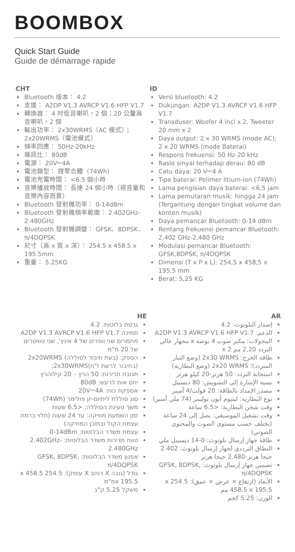BOOMBOX
Quick Start Guide
Guide de démarrage rapide
CHT
Bluetooth 版本： 4.2
支援： A2DP V1.3 AVRCP V1.6 HFP V1.7
轉換器： 4 吋低音喇叭，2 個；20 公釐高音喇叭，2 個
輸出功率： 2x30WRMS（AC 模式）； 2x20WRMS（電池模式）
頻率回應： 50Hz-20kHz
雜訊比： 80dB
電源： 20V⎓4A
電池類型： 鋰聚合體（74Wh)
電池充電時間： <6.5 個小時
音樂播放時間： 長達 24 個小時（視音量和音樂內容而異）
Bluetooth 發射機功率： 0-14dBm
Bluetooth 發射機頻率範圍： 2.402GHz-2.480GHz
Bluetooth 發射機調變： GFSK、8DPSK、π/4DQPSK
尺寸（高 x 寬 x 深）： 254.5 x 458.5 x 195.5mm
重量： 5.25KG
ID
Versi bluetooth: 4.2
Dukungan: A2DP V1.3 AVRCP V1.6 HFP V1.7
Transduser: Woofer 4 inci x 2, Tweeter 20 mm x 2
Daya output: 2 x 30 WRMS (mode AC); 2 x 20 WRMS (mode Baterai)
Respons frekuensi: 50 Hz-20 kHz
Rasio sinyal terhadap derau: 80 dB
Catu daya: 20 V⎓4 A
Tipe baterai: Polimer litium-ion (74Wh)
Lama pengisian daya baterai: <6,5 jam
Lama pemutaran musik: hingga 24 jam (Tergantung dengan tingkat volume dan konten musik)
Daya pemancar Bluetooth: 0-14 dBm
Rentang frekuensi pemancar Bluetooth: 2,402 GHz-2,480 GHz
Modulasi pemancar Bluetooth: GFSK,8DPSK, π/4DQPSK
Dimensi (T x P x L): 254,5 x 458,5 x 195,5 mm
Berat: 5,25 KG
HE
גרסת בלוטות: 4.2
תמיכה A2DP V1.3 AVRCP V1.6 HFP V1.7
מתמרים שני וופרים של 4 אינץ', שני טוויטרים של 20 מ"מ
הספק: (בעת חיבור לסוללה) 2x20WRMS (בחיבור לרשת ז"ח)2x30WRMS;
תגובת תדירות: 50 הרץ – 20 קילוהרץ
יחס אות לרעש: 80dB
אספקת כוח: 20V⎓4A
סוג סוללת ליתיום-יון פולימר (74Wh)
משך טעינת הסוללה: <6.5 שעות
זמן השמעת מוזיקה: עד 24 שעות (תלוי ברמת עצמת הקול ובתוכן המוזיקה)
עצמת משדר הבלוטות: 0-14dBm
טווח תדירות משדר הבלוטות: 2.402GHz-2.480GHz
אפנון משדר הבלוטות: GFSK, 8DPSK, π/4DQPSK
גודל (גובה X רוחב X עומק): 254.5 x 458.5 x 195.5מ"מ
משקל 5.25 ק"ג
AR
إصدار البلوتوث: 4.2
الدعم: A2DP V1.3 AVRCP V1.6 HFP V1.7
المحولات: مكبر صوت 4 بوصة x مجهار عالي التردد 2,20 مم x 2
طاقة الخرج: 2x30 WRMS (وضع التيار المتردد)؛ 2x20 WRMS (وضع البطارية)
استجابة التردد: 50 هرتز-20 كيلو هرتز
نسبة الإشارة إلى التشويش: 80 ديسيبل
مصدر الإمداد بالطاقة: 20 فولت/4 أمبير
نوع البطارية: ليثيوم أيون بوليمر (74 ملي أمبير)
وقت شحن البطارية: <6.5 ساعة
وقت تشغيل الموسيقى: يصل إلى 24 ساعة (يختلف حسب مستوى الصوت والمحتوى الصوتي)
طاقة جهاز إرسال بلوتوث: 0-14 ديسيبل ملي
النطاق الترددي لجهاز إرسال بلوتوث: 2.402 جيجا هرتز-2.480 جيجا هرتز
تضمين جهاز إرسال بلوتوث: GFSK, 8DPSK, π/4DQPSK
الأبعاد (ارتفاع × عرض × عمق): 254.5 x 458.5 x 195.5 مم
الوزن: 5.25 كجم